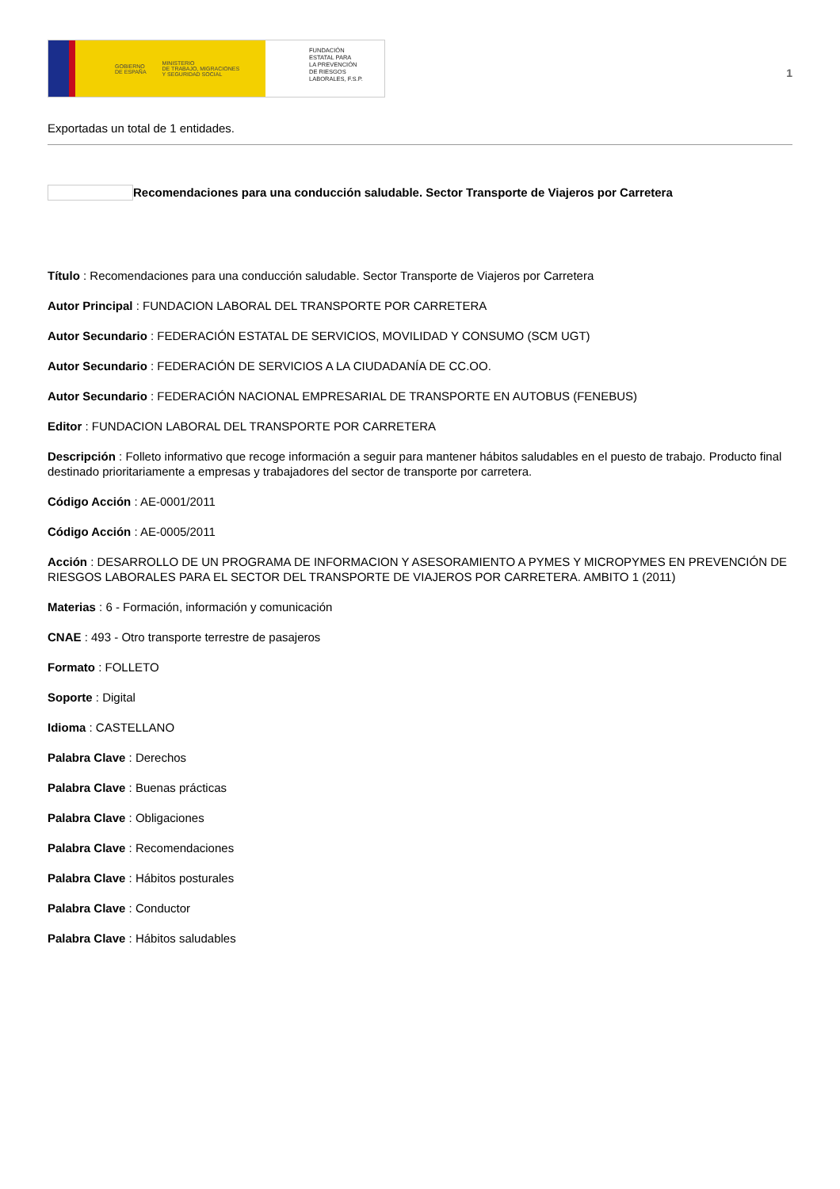GOBIERNO
DE ESPAÑA MINISTERIO
DE TRABAJO, MIGRACIONES
Y SEGURIDAD SOCIAL
FUNDACIÓN
ESTATAL PARA
LA PREVENCIÓN
DE RIESGOS
LABORALES, F.S.P.
1
Exportadas un total de 1 entidades.
Recomendaciones para una conducción saludable. Sector Transporte de Viajeros por Carretera
Título : Recomendaciones para una conducción saludable. Sector Transporte de Viajeros por Carretera
Autor Principal : FUNDACION LABORAL DEL TRANSPORTE POR CARRETERA
Autor Secundario : FEDERACIÓN ESTATAL DE SERVICIOS, MOVILIDAD Y CONSUMO (SCM UGT)
Autor Secundario : FEDERACIÓN DE SERVICIOS A LA CIUDADANÍA DE CC.OO.
Autor Secundario : FEDERACIÓN NACIONAL EMPRESARIAL DE TRANSPORTE EN AUTOBUS (FENEBUS)
Editor : FUNDACION LABORAL DEL TRANSPORTE POR CARRETERA
Descripción : Folleto informativo que recoge información a seguir para mantener hábitos saludables en el puesto de trabajo. Producto final destinado prioritariamente a empresas y trabajadores del sector de transporte por carretera.
Código Acción : AE-0001/2011
Código Acción : AE-0005/2011
Acción : DESARROLLO DE UN PROGRAMA DE INFORMACION Y ASESORAMIENTO A PYMES Y MICROPYMES EN PREVENCIÓN DE RIESGOS LABORALES PARA EL SECTOR DEL TRANSPORTE DE VIAJEROS POR CARRETERA. AMBITO 1 (2011)
Materias : 6 - Formación, información y comunicación
CNAE : 493 - Otro transporte terrestre de pasajeros
Formato : FOLLETO
Soporte : Digital
Idioma : CASTELLANO
Palabra Clave : Derechos
Palabra Clave : Buenas prácticas
Palabra Clave : Obligaciones
Palabra Clave : Recomendaciones
Palabra Clave : Hábitos posturales
Palabra Clave : Conductor
Palabra Clave : Hábitos saludables